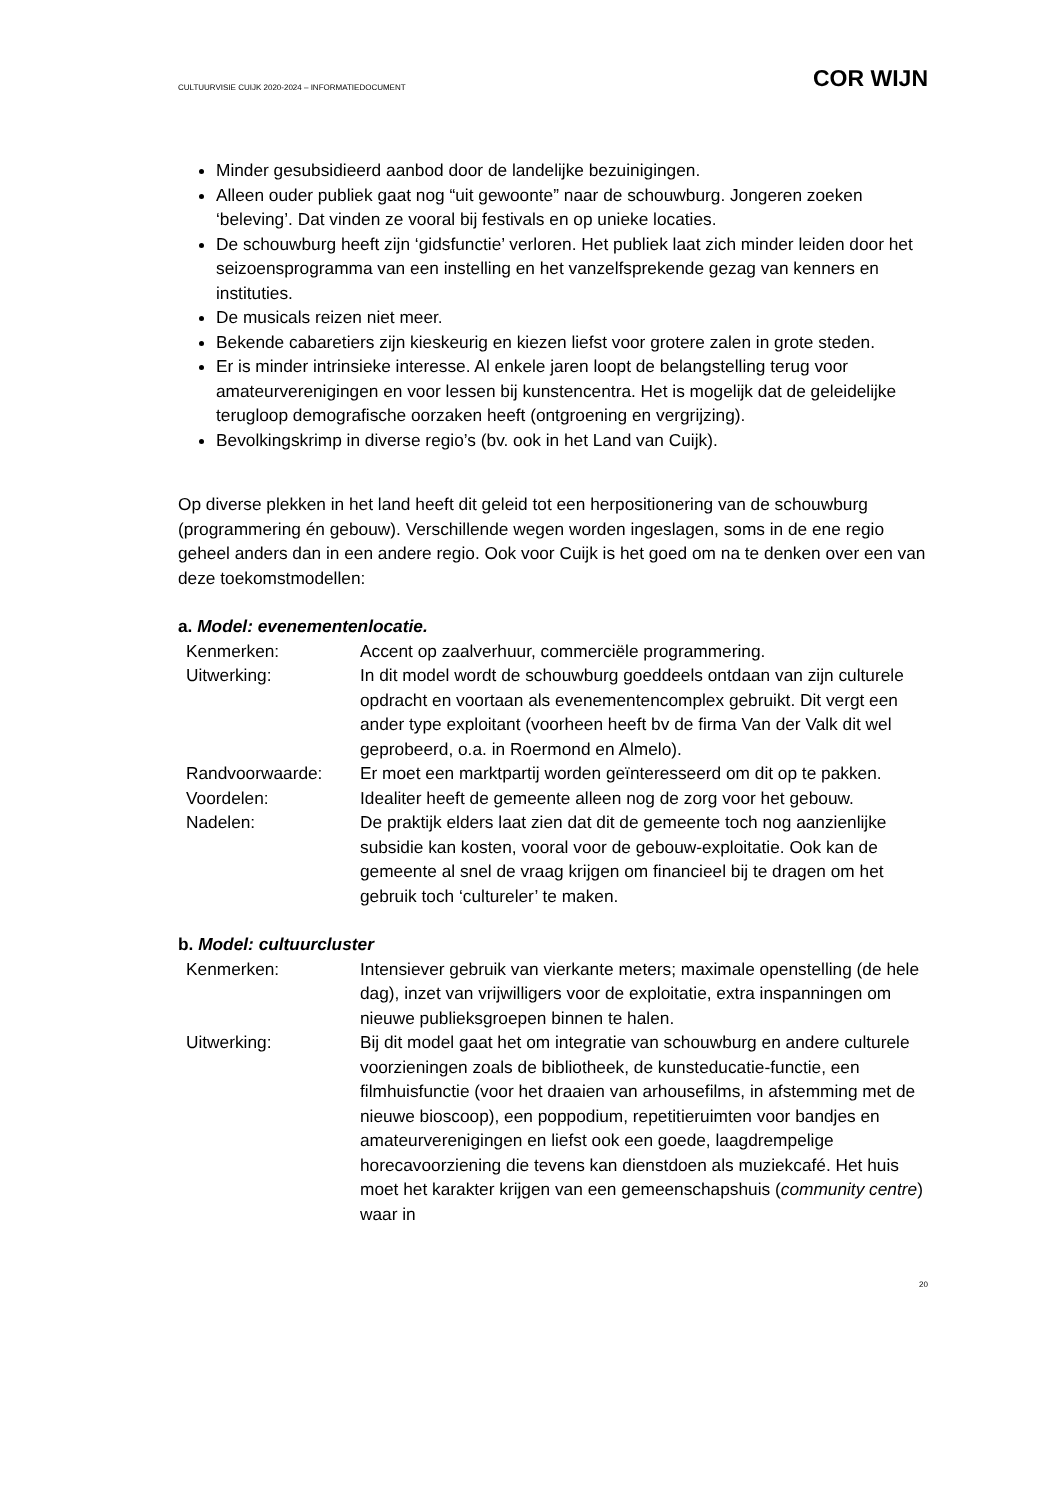CULTUURVISIE CUIJK 2020-2024 – INFORMATIEDOCUMENT COR WIJN
Minder gesubsidieerd aanbod door de landelijke bezuinigingen.
Alleen ouder publiek gaat nog “uit gewoonte” naar de schouwburg. Jongeren zoeken ‘beleving’. Dat vinden ze vooral bij festivals en op unieke locaties.
De schouwburg heeft zijn ‘gidsfunctie’ verloren. Het publiek laat zich minder leiden door het seizoensprogramma van een instelling en het vanzelfsprekende gezag van kenners en instituties.
De musicals reizen niet meer.
Bekende cabaretiers zijn kieskeurig en kiezen liefst voor grotere zalen in grote steden.
Er is minder intrinsieke interesse. Al enkele jaren loopt de belangstelling terug voor amateurverenigingen en voor lessen bij kunstencentra. Het is mogelijk dat de geleidelijke terugloop demografische oorzaken heeft (ontgroening en vergrijzing).
Bevolkingskrimp in diverse regio’s (bv. ook in het Land van Cuijk).
Op diverse plekken in het land heeft dit geleid tot een herpositionering van de schouwburg (programmering én gebouw). Verschillende wegen worden ingeslagen, soms in de ene regio geheel anders dan in een andere regio. Ook voor Cuijk is het goed om na te denken over een van deze toekomstmodellen:
a. Model: evenementenlocatie.
| Kenmerken: | Accent op zaalverhuur, commerciële programmering. |
| Uitwerking: | In dit model wordt de schouwburg goeddeels ontdaan van zijn culturele opdracht en voortaan als evenementencomplex gebruikt. Dit vergt een ander type exploitant (voorheen heeft bv de firma Van der Valk dit wel geprobeerd, o.a. in Roermond en Almelo). |
| Randvoorwaarde: | Er moet een marktpartij worden geïnteresseerd om dit op te pakken. |
| Voordelen: | Idealiter heeft de gemeente alleen nog de zorg voor het gebouw. |
| Nadelen: | De praktijk elders laat zien dat dit de gemeente toch nog aanzienlijke subsidie kan kosten, vooral voor de gebouw-exploitatie. Ook kan de gemeente al snel de vraag krijgen om financieel bij te dragen om het gebruik toch ‘cultureler’ te maken. |
b. Model: cultuurcluster
| Kenmerken: | Intensiever gebruik van vierkante meters; maximale openstelling (de hele dag), inzet van vrijwilligers voor de exploitatie, extra inspanningen om nieuwe publieksgroepen binnen te halen. |
| Uitwerking: | Bij dit model gaat het om integratie van schouwburg en andere culturele voorzieningen zoals de bibliotheek, de kunsteducatie-functie, een filmhuisfunctie (voor het draaien van arhousefilms, in afstemming met de nieuwe bioscoop), een poppodium, repetitieruimten voor bandjes en amateurverenigingen en liefst ook een goede, laagdrempelige horecavoorziening die tevens kan dienstdoen als muziekcafé. Het huis moet het karakter krijgen van een gemeenschapshuis ( community centre ) waar in |
20